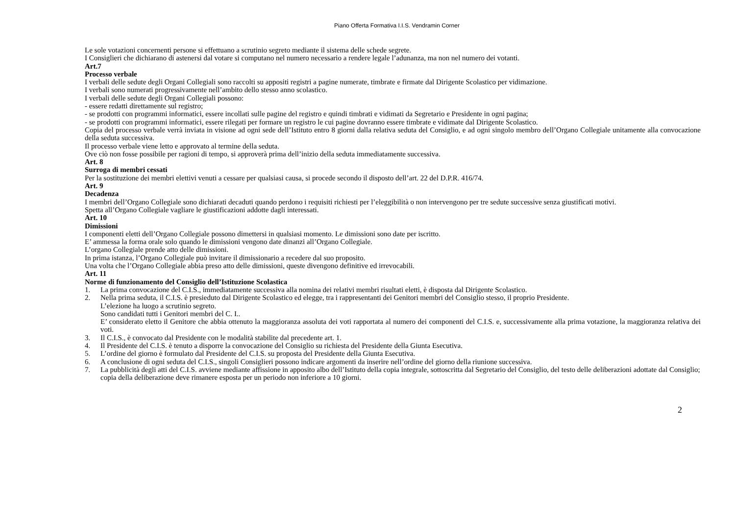Piano Offerta Formativa I.I.S. Vendramin Corner
Le sole votazioni concernenti persone si effettuano a scrutinio segreto mediante il sistema delle schede segrete.
I Consiglieri che dichiarano di astenersi dal votare si computano nel numero necessario a rendere legale l’adunanza, ma non nel numero dei votanti.
Art.7
Processo verbale
I verbali delle sedute degli Organi Collegiali sono raccolti su appositi registri a pagine numerate, timbrate e firmate dal Dirigente Scolastico per vidimazione.
I verbali sono numerati progressivamente nell’ambito dello stesso anno scolastico.
I verbali delle sedute degli Organi Collegiali possono:
- essere redatti direttamente sul registro;
- se prodotti con programmi informatici, essere incollati sulle pagine del registro e quindi timbrati e vidimati da Segretario e Presidente in ogni pagina;
- se prodotti con programmi informatici, essere rilegati per formare un registro le cui pagine dovranno essere timbrate e vidimate dal Dirigente Scolastico.
Copia del processo verbale verrà inviata in visione ad ogni sede dell’Istituto entro 8 giorni dalla relativa seduta del Consiglio, e ad ogni singolo membro dell’Organo Collegiale unitamente alla convocazione della seduta successiva.
Il processo verbale viene letto e approvato al termine della seduta.
Ove ciò non fosse possibile per ragioni di tempo, si approverà prima dell’inizio della seduta immediatamente successiva.
Art. 8
Surroga di membri cessati
Per la sostituzione dei membri elettivi venuti a cessare per qualsiasi causa, si procede secondo il disposto dell’art. 22 del D.P.R. 416/74.
Art. 9
Decadenza
I membri dell’Organo Collegiale sono dichiarati decaduti quando perdono i requisiti richiesti per l’eleggibilità o non intervengono per tre sedute successive senza giustificati motivi.
Spetta all’Organo Collegiale vagliare le giustificazioni addotte dagli interessati.
Art. 10
Dimissioni
I componenti eletti dell’Organo Collegiale possono dimettersi in qualsiasi momento. Le dimissioni sono date per iscritto.
E’ ammessa la forma orale solo quando le dimissioni vengono date dinanzi all’Organo Collegiale.
L’organo Collegiale prende atto delle dimissioni.
In prima istanza, l’Organo Collegiale può invitare il dimissionario a recedere dal suo proposito.
Una volta che l’Organo Collegiale abbia preso atto delle dimissioni, queste divengono definitive ed irrevocabili.
Art. 11
Norme di funzionamento del Consiglio dell’Istituzione Scolastica
1. La prima convocazione del C.I.S., immediatamente successiva alla nomina dei relativi membri risultati eletti, è disposta dal Dirigente Scolastico.
2. Nella prima seduta, il C.I.S. è presieduto dal Dirigente Scolastico ed elegge, tra i rappresentanti dei Genitori membri del Consiglio stesso, il proprio Presidente.
L’elezione ha luogo a scrutinio segreto.
Sono candidati tutti i Genitori membri del C. I..
E’ considerato eletto il Genitore che abbia ottenuto la maggioranza assoluta dei voti rapportata al numero dei componenti del C.I.S. e, successivamente alla prima votazione, la maggioranza relativa dei voti.
3. Il C.I.S., è convocato dal Presidente con le modalità stabilite dal precedente art. 1.
4. Il Presidente del C.I.S. è tenuto a disporre la convocazione del Consiglio su richiesta del Presidente della Giunta Esecutiva.
5. L’ordine del giorno è formulato dal Presidente del C.I.S. su proposta del Presidente della Giunta Esecutiva.
6. A conclusione di ogni seduta del C.I.S., singoli Consiglieri possono indicare argomenti da inserire nell’ordine del giorno della riunione successiva.
7. La pubblicità degli atti del C.I.S. avviene mediante affissione in apposito albo dell’Istituto della copia integrale, sottoscritta dal Segretario del Consiglio, del testo delle deliberazioni adottate dal Consiglio; copia della deliberazione deve rimanere esposta per un periodo non inferiore a 10 giorni.
2